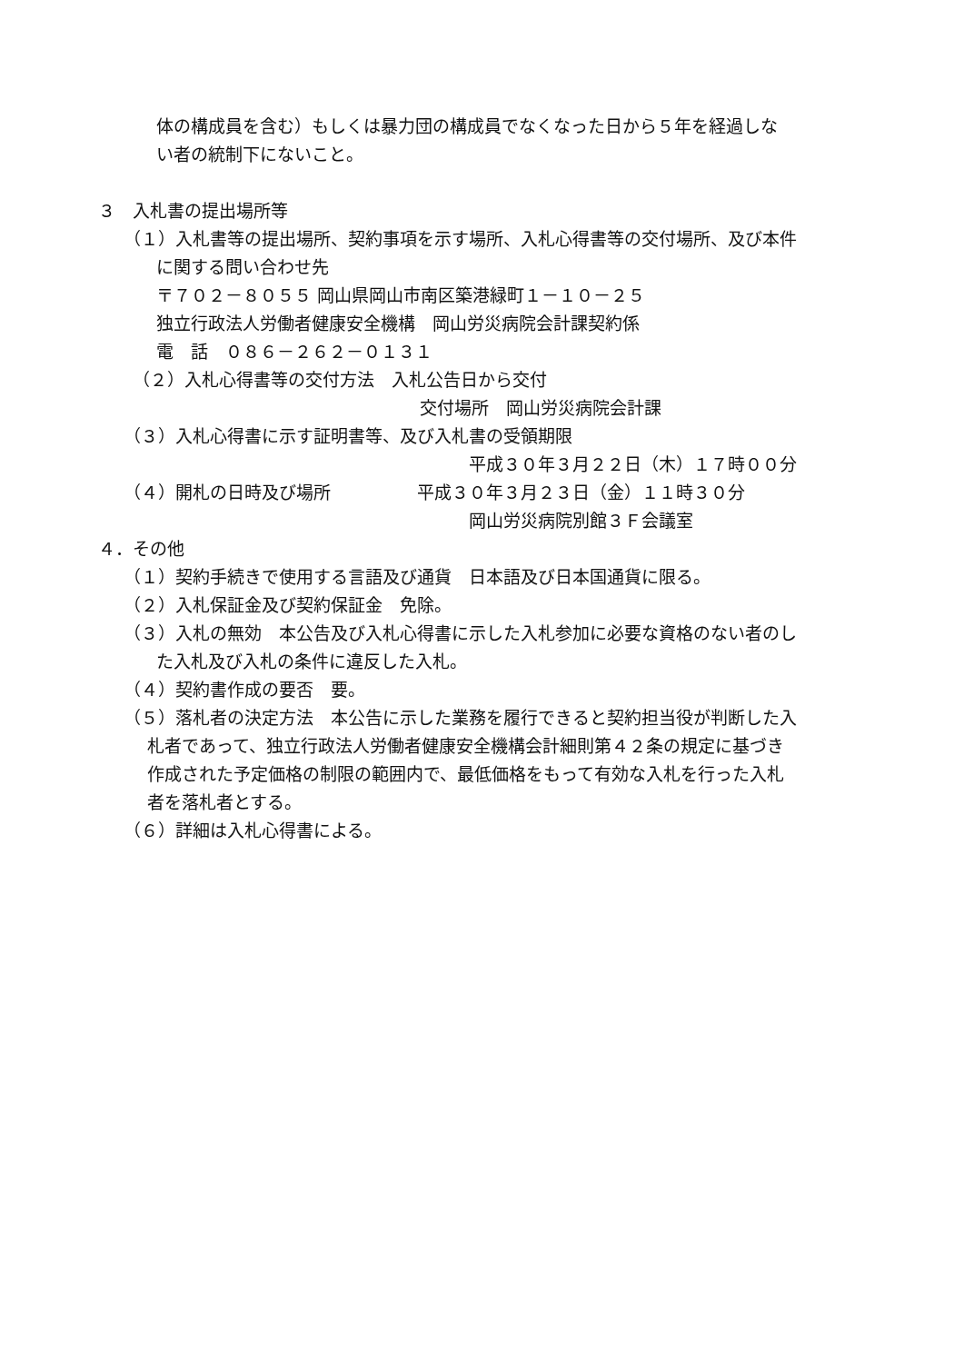体の構成員を含む）もしくは暴力団の構成員でなくなった日から５年を経過しな
い者の統制下にないこと。
３　入札書の提出場所等
（１）入札書等の提出場所、契約事項を示す場所、入札心得書等の交付場所、及び本件
に関する問い合わせ先
〒７０２－８０５５ 岡山県岡山市南区築港緑町１－１０－２５
独立行政法人労働者健康安全機構　岡山労災病院会計課契約係
電　話　０８６－２６２－０１３１
（２）入札心得書等の交付方法　入札公告日から交付
交付場所　岡山労災病院会計課
（３）入札心得書に示す証明書等、及び入札書の受領期限
平成３０年３月２２日（木）１７時００分
（４）開札の日時及び場所　　　　　平成３０年３月２３日（金）１１時３０分
岡山労災病院別館３Ｆ会議室
４．その他
（１）契約手続きで使用する言語及び通貨　日本語及び日本国通貨に限る。
（２）入札保証金及び契約保証金　免除。
（３）入札の無効　本公告及び入札心得書に示した入札参加に必要な資格のない者のし
た入札及び入札の条件に違反した入札。
（４）契約書作成の要否　要。
（５）落札者の決定方法　本公告に示した業務を履行できると契約担当役が判断した入
札者であって、独立行政法人労働者健康安全機構会計細則第４２条の規定に基づき
作成された予定価格の制限の範囲内で、最低価格をもって有効な入札を行った入札
者を落札者とする。
（６）詳細は入札心得書による。